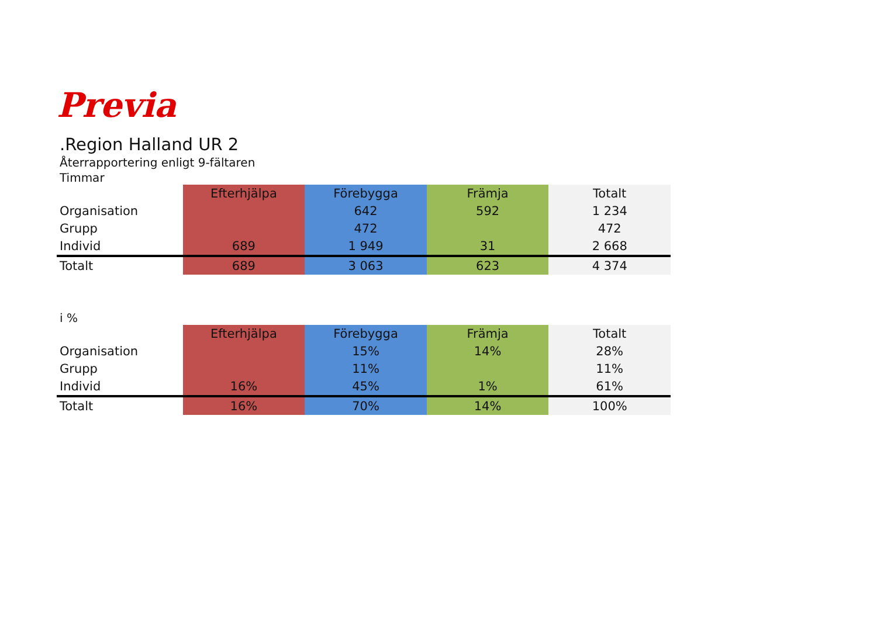Previa
.Region Halland UR 2
Återrapportering enligt 9-fältaren
Timmar
| | Efterhjälpa | Förebygga | Främja | Totalt |
| Organisation | | 642 | 592 | 1 234 |
| Grupp | | 472 | | 472 |
| Individ | 689 | 1 949 | 31 | 2 668 |
| Totalt | 689 | 3 063 | 623 | 4 374 |
i %
| | Efterhjälpa | Förebygga | Främja | Totalt |
| Organisation | | 15% | 14% | 28% |
| Grupp | | 11% | | 11% |
| Individ | 16% | 45% | 1% | 61% |
| Totalt | 16% | 70% | 14% | 100% |